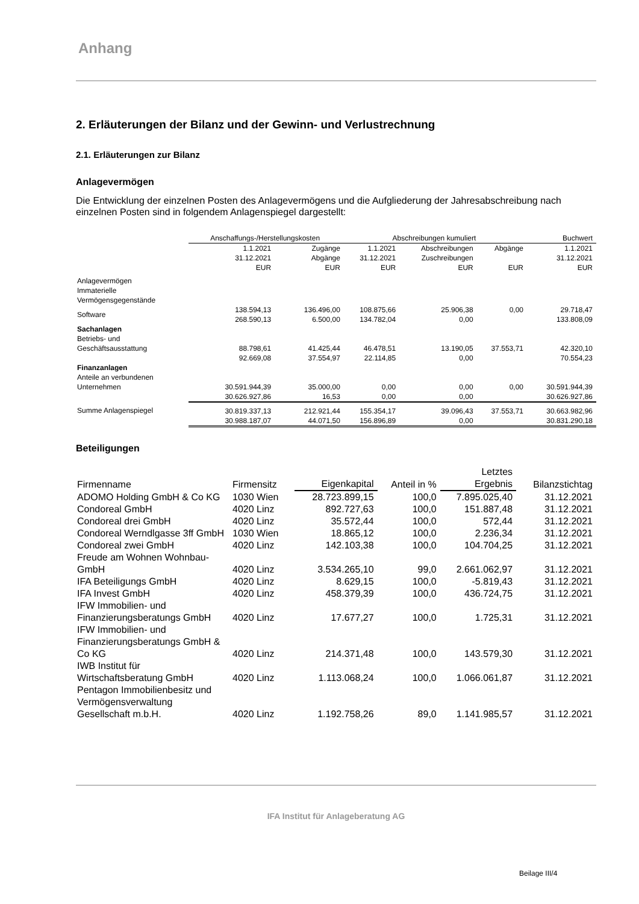Anhang
2. Erläuterungen der Bilanz und der Gewinn- und Verlustrechnung
2.1. Erläuterungen zur Bilanz
Anlagevermögen
Die Entwicklung der einzelnen Posten des Anlagevermögens und die Aufgliederung der Jahresabschreibung nach einzelnen Posten sind in folgendem Anlagenspiegel dargestellt:
| | Anschaffungs-/Herstellungskosten | | Abschreibungen kumuliert | | | Buchwert |
| --- | --- | --- | --- | --- | --- | --- |
| | 1.1.2021 31.12.2021 EUR | Zugänge Abgänge EUR | 1.1.2021 31.12.2021 EUR | Abschreibungen Zuschreibungen EUR | Abgänge EUR | 1.1.2021 31.12.2021 EUR |
| Anlagevermögen Immaterielle Vermögensgegenstände | | | | | | |
| Software | 138.594,13 268.590,13 | 136.496,00 6.500,00 | 108.875,66 134.782,04 | 25.906,38 0,00 | 0,00 | 29.718,47 133.808,09 |
| Sachanlagen Betriebs- und | | | | | | |
| Geschäftsausstattung | 88.798,61 92.669,08 | 41.425,44 37.554,97 | 46.478,51 22.114,85 | 13.190,05 0,00 | 37.553,71 | 42.320,10 70.554,23 |
| Finanzanlagen Anteile an verbundenen | | | | | | |
| Unternehmen | 30.591.944,39 30.626.927,86 | 35.000,00 16,53 | 0,00 0,00 | 0,00 0,00 | 0,00 | 30.591.944,39 30.626.927,86 |
| Summe Anlagenspiegel | 30.819.337,13 30.988.187,07 | 212.921,44 44.071,50 | 155.354,17 156.896,89 | 39.096,43 0,00 | 37.553,71 | 30.663.982,96 30.831.290,18 |
Beteiligungen
| Firmenname | Firmensitz | Eigenkapital | Anteil in % | Letztes Ergebnis | Bilanzstichtag |
| --- | --- | --- | --- | --- | --- |
| ADOMO Holding GmbH & Co KG | 1030 Wien | 28.723.899,15 | 100,0 | 7.895.025,40 | 31.12.2021 |
| Condoreal GmbH | 4020 Linz | 892.727,63 | 100,0 | 151.887,48 | 31.12.2021 |
| Condoreal drei GmbH | 4020 Linz | 35.572,44 | 100,0 | 572,44 | 31.12.2021 |
| Condoreal Werndlgasse 3ff GmbH | 1030 Wien | 18.865,12 | 100,0 | 2.236,34 | 31.12.2021 |
| Condoreal zwei GmbH | 4020 Linz | 142.103,38 | 100,0 | 104.704,25 | 31.12.2021 |
| Freude am Wohnen Wohnbau-GmbH | 4020 Linz | 3.534.265,10 | 99,0 | 2.661.062,97 | 31.12.2021 |
| IFA Beteiligungs GmbH | 4020 Linz | 8.629,15 | 100,0 | -5.819,43 | 31.12.2021 |
| IFA Invest GmbH | 4020 Linz | 458.379,39 | 100,0 | 436.724,75 | 31.12.2021 |
| IFW Immobilien- und Finanzierungsberatungs GmbH | 4020 Linz | 17.677,27 | 100,0 | 1.725,31 | 31.12.2021 |
| IFW Immobilien- und Finanzierungsberatungs GmbH & Co KG | 4020 Linz | 214.371,48 | 100,0 | 143.579,30 | 31.12.2021 |
| IWB Institut für Wirtschaftsberatung GmbH | 4020 Linz | 1.113.068,24 | 100,0 | 1.066.061,87 | 31.12.2021 |
| Pentagon Immobilienbesitz und Vermögensverwaltung Gesellschaft m.b.H. | 4020 Linz | 1.192.758,26 | 89,0 | 1.141.985,57 | 31.12.2021 |
IFA Institut für Anlageberatung AG
Beilage III/4